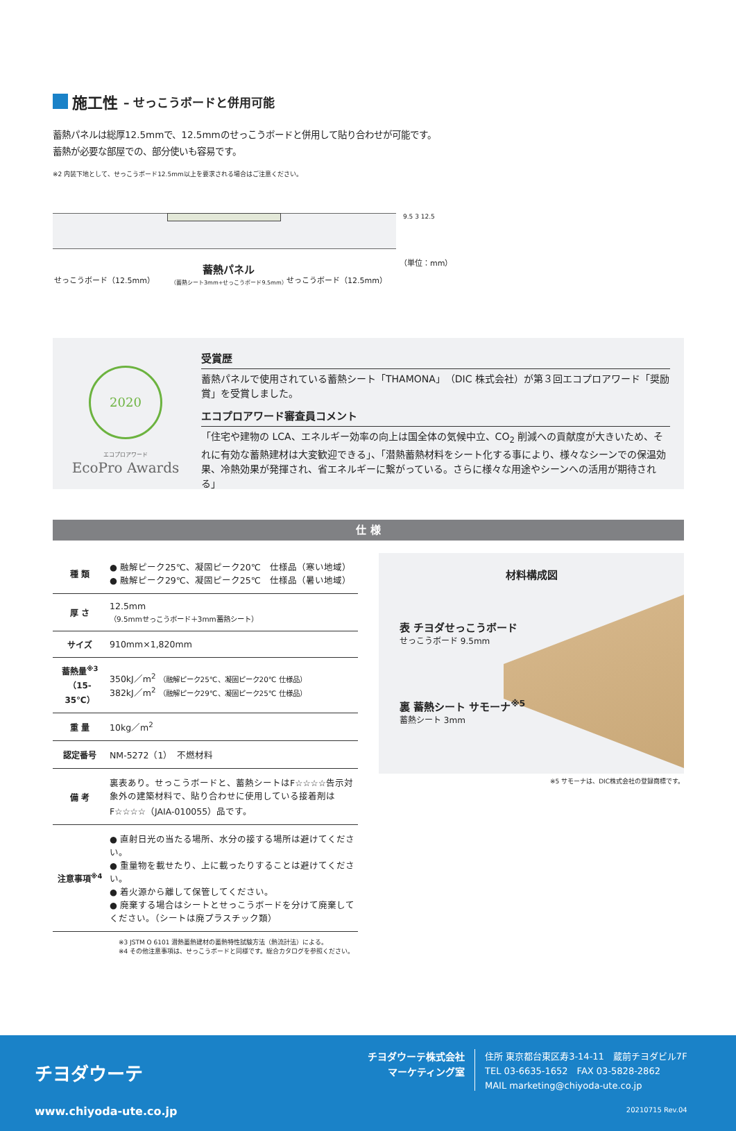施工性 – せっこうボードと併用可能
蓄熱パネルは総厚12.5mmで、12.5mmのせっこうボードと併用して貼り合わせが可能です。
蓄熱が必要な部屋での、部分使いも容易です。
※2 内装下地として、せっこうボード12.5mm以上を要求される場合はご注意ください。
せっこうボード（12.5mm）
蓄熱パネル
（蓄熱シート3mm+せっこうボード9.5mm）
せっこうボード（12.5mm）
9.5 3 12.5
（単位：mm）
2020
エコプロアワード
EcoPro Awards
受賞歴
蓄熱パネルで使用されている蓄熱シート「THAMONA」（DIC 株式会社）が第３回エコプロアワード「奨励賞」を受賞しました。
エコプロアワード審査員コメント
「住宅や建物の LCA、エネルギー効率の向上は国全体の気候中立、CO<sub>2</sub> 削減への貢献度が大きいため、それに有効な蓄熱建材は大変歓迎できる」、「潜熱蓄熱材料をシート化する事により、様々なシーンでの保温効果、冷熱効果が発揮され、省エネルギーに繋がっている。さらに様々な用途やシーンへの活用が期待される」
仕 様
| 種 類 | ● 融解ピーク25℃、凝固ピーク20℃ 仕様品（寒い地域） ● 融解ピーク29℃、凝固ピーク25℃ 仕様品（暑い地域） |
| 厚 さ | 12.5mm （9.5mmせっこうボード＋3mm蓄熱シート） |
| サイズ | 910mm×1,820mm |
| 蓄熱量<sup>※3</sup> （15-35℃） | 350kJ／m<sup>2</sup> （融解ピーク25℃、凝固ピーク20℃ 仕様品） 382kJ／m<sup>2</sup> （融解ピーク29℃、凝固ピーク25℃ 仕様品） |
| 重 量 | 10kg／m<sup>2</sup> |
| 認定番号 | NM-5272（1） 不燃材料 |
| 備 考 | 裏表あり。せっこうボードと、蓄熱シートはF☆☆☆☆告示対象外の建築材料で、貼り合わせに使用している接着剤はF☆☆☆☆（JAIA-010055）品です。 |
| 注意事項<sup>※4</sup> | ● 直射日光の当たる場所、水分の接する場所は避けてください。 ● 重量物を載せたり、上に載ったりすることは避けてください。 ● 着火源から離して保管してください。 ● 廃棄する場合はシートとせっこうボードを分けて廃棄してください。（シートは廃プラスチック類） |
※3 JSTM O 6101 潜熱蓄熱建材の蓄熱特性試験方法（熱流計法）による。
※4 その他注意事項は、せっこうボードと同様です。総合カタログを参照ください。
材料構成図
表 チヨダせっこうボード
せっこうボード 9.5mm
裏 蓄熱シート サモーナ<sup>※5</sup>
蓄熱シート 3mm
※5 サモーナは、DIC株式会社の登録商標です。
チヨダウーテ
www.chiyoda-ute.co.jp
チヨダウーテ株式会社
マーケティング室
住所 東京都台東区寿3-14-11　蔵前チヨダビル7F
TEL 03-6635-1652　FAX 03-5828-2862
MAIL marketing@chiyoda-ute.co.jp
20210715 Rev.04